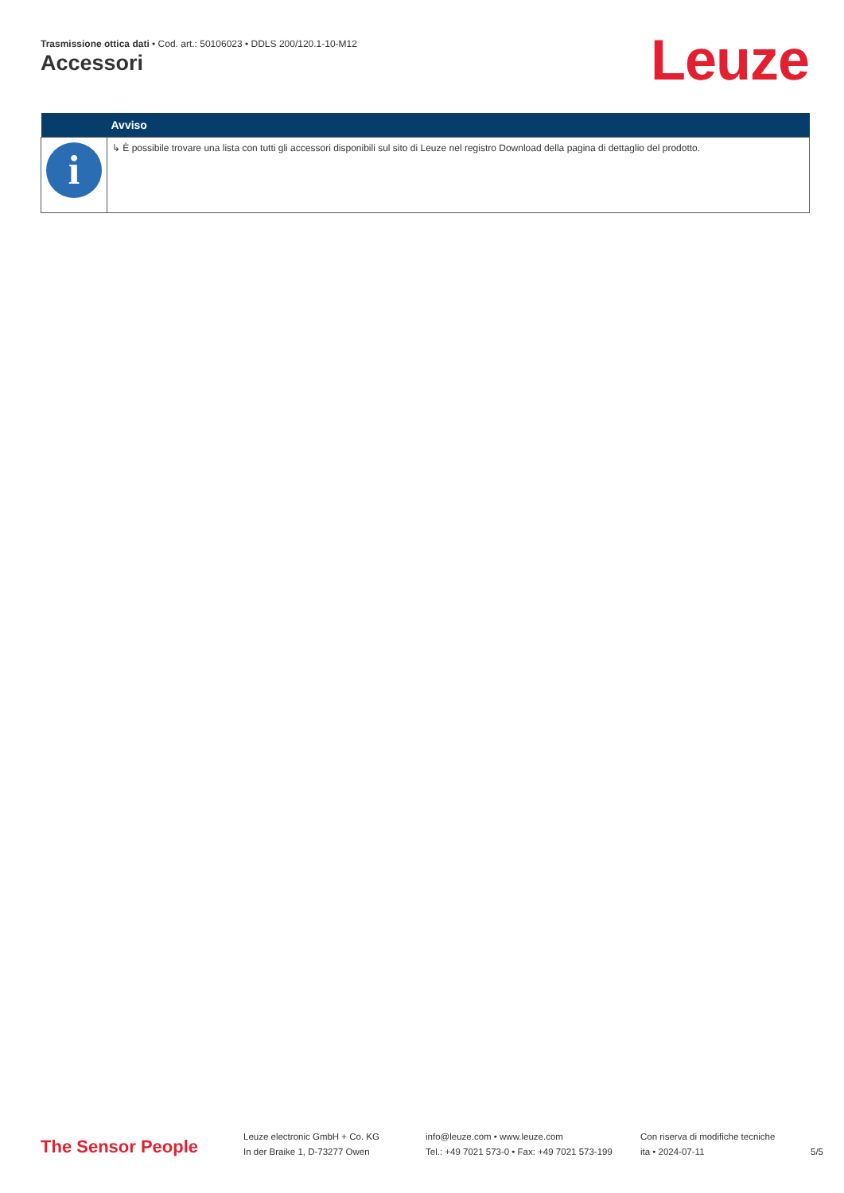Trasmissione ottica dati • Cod. art.: 50106023 • DDLS 200/120.1-10-M12
Accessori Leuze
| | Avviso |
| --- | --- |
| i | ↳ È possibile trovare una lista con tutti gli accessori disponibili sul sito di Leuze nel registro Download della pagina di dettaglio del prodotto. |
The Sensor People
Leuze electronic GmbH + Co. KG
In der Braike 1, D-73277 Owen
info@leuze.com • www.leuze.com
Tel.: +49 7021 573-0 • Fax: +49 7021 573-199
Con riserva di modifiche tecniche
ita • 2024-07-11
5/5